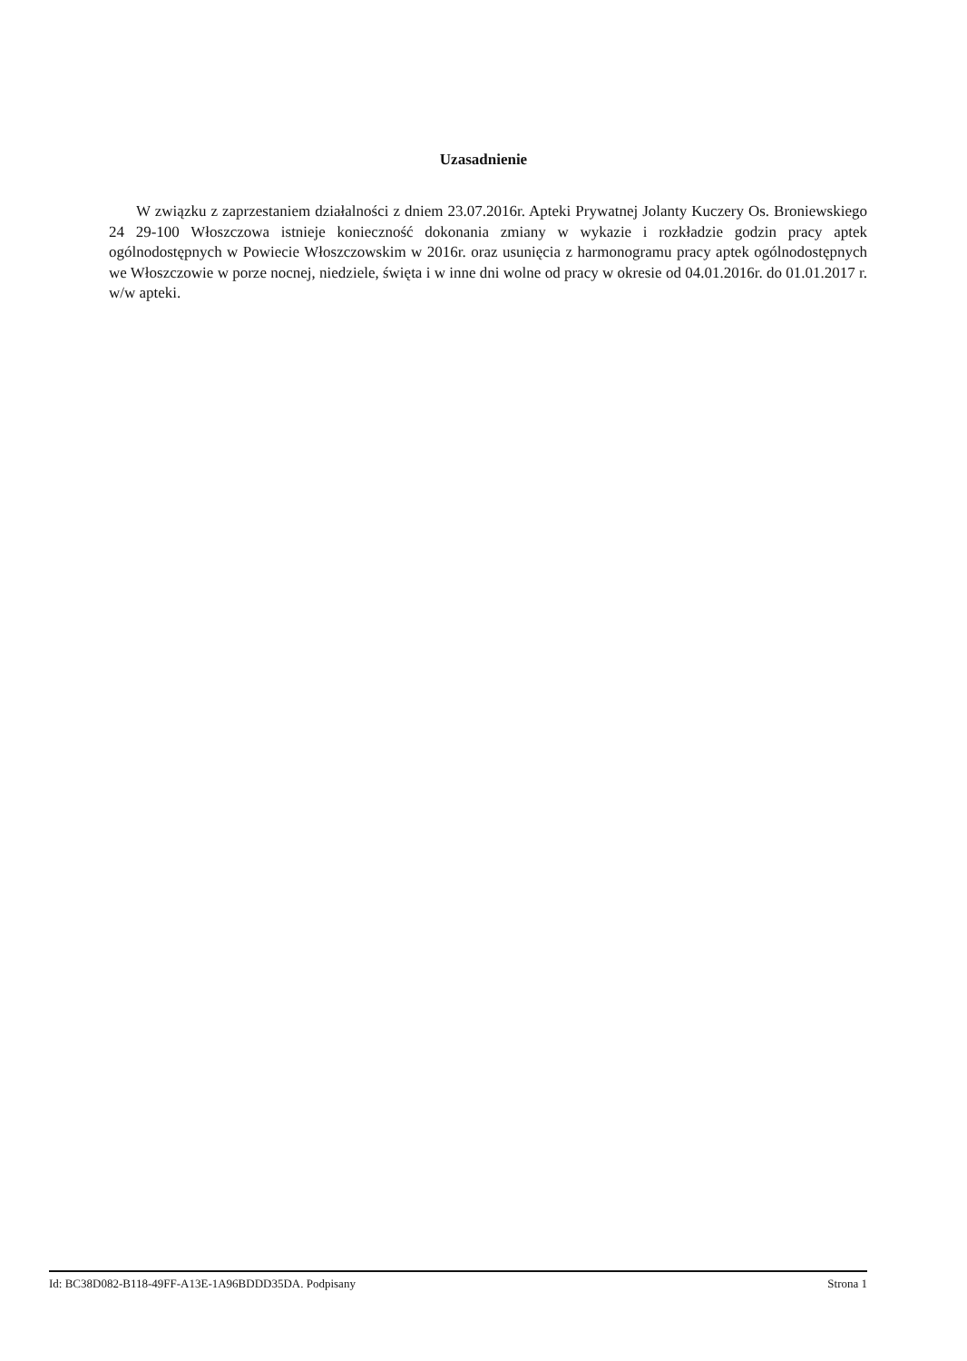Uzasadnienie
W związku z zaprzestaniem działalności z dniem 23.07.2016r. Apteki Prywatnej Jolanty Kuczery Os. Broniewskiego 24 29-100 Włoszczowa istnieje konieczność dokonania zmiany w wykazie i rozkładzie godzin pracy aptek ogólnodostępnych w Powiecie Włoszczowskim w 2016r. oraz usunięcia z harmonogramu pracy aptek ogólnodostępnych we Włoszczowie w porze nocnej, niedziele, święta i w inne dni wolne od pracy w okresie od 04.01.2016r. do 01.01.2017 r. w/w apteki.
Id: BC38D082-B118-49FF-A13E-1A96BDDD35DA. Podpisany Strona 1